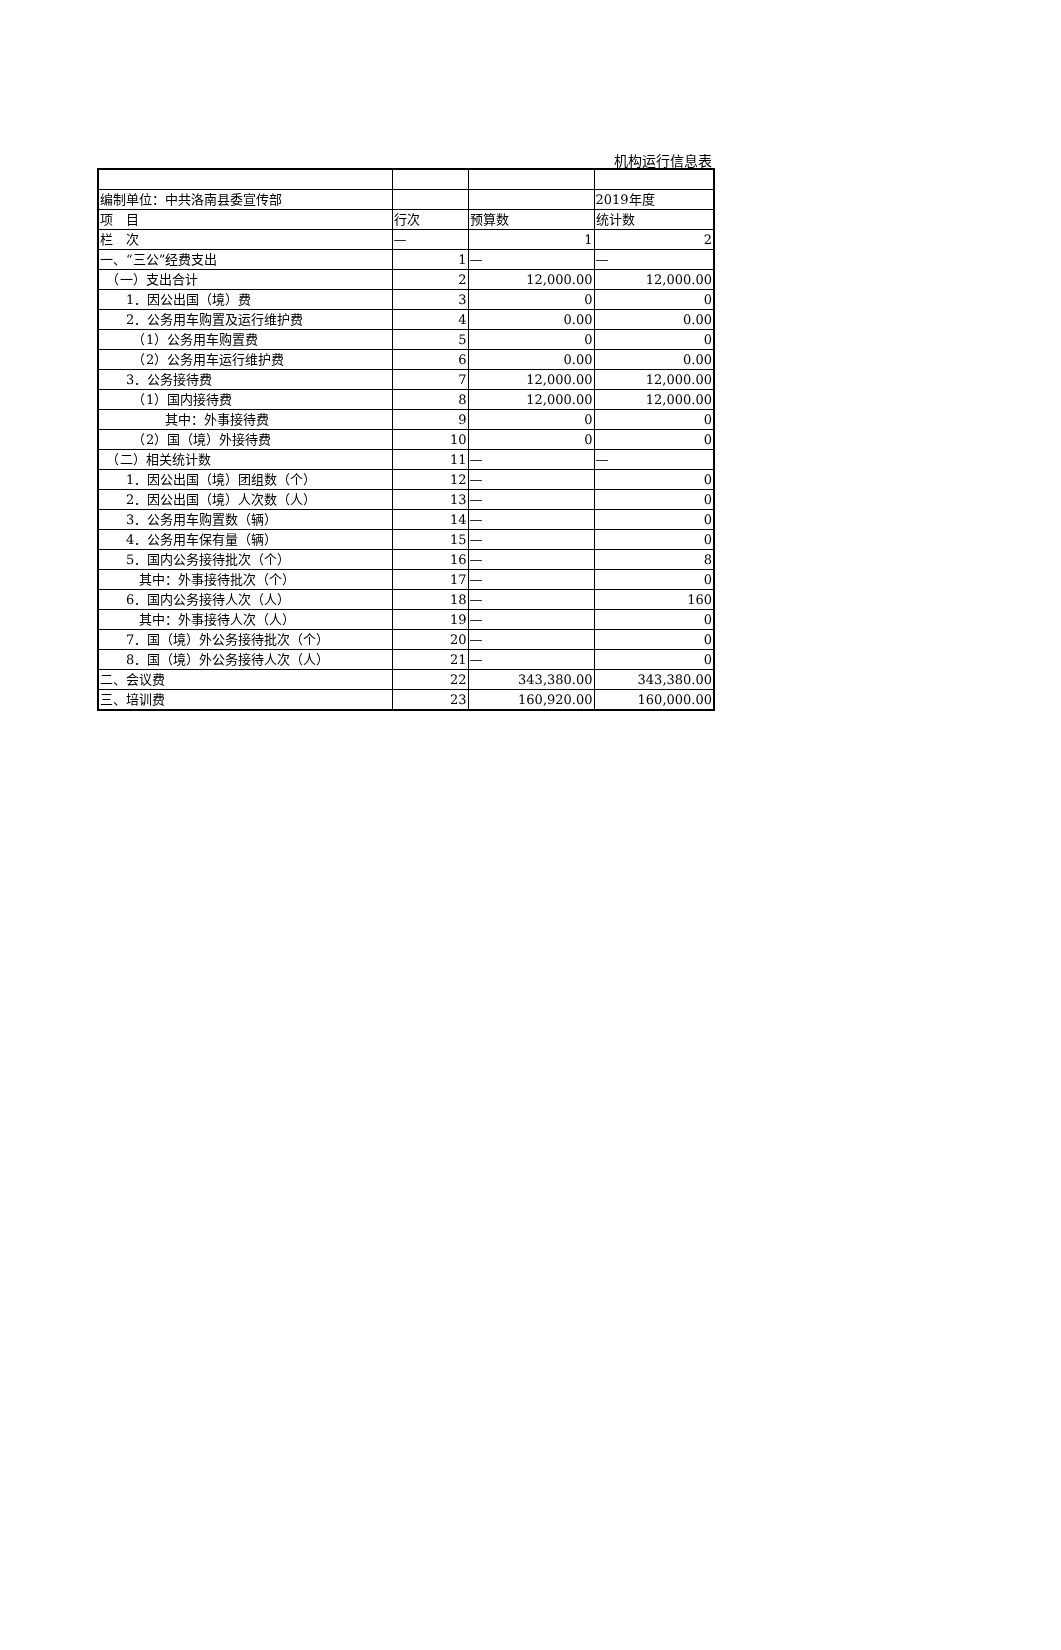机构运行信息表
| 编制单位：中共洛南县委宣传部 | | | 2019年度 |
| 项 目 | 行次 | 预算数 | 统计数 |
| 栏 次 | — | 1 | 2 |
| 一、“三公”经费支出 | 1 | — | — |
| （一）支出合计 | 2 | 12,000.00 | 12,000.00 |
| 1．因公出国（境）费 | 3 | 0 | 0 |
| 2．公务用车购置及运行维护费 | 4 | 0.00 | 0.00 |
| （1）公务用车购置费 | 5 | 0 | 0 |
| （2）公务用车运行维护费 | 6 | 0.00 | 0.00 |
| 3．公务接待费 | 7 | 12,000.00 | 12,000.00 |
| （1）国内接待费 | 8 | 12,000.00 | 12,000.00 |
| 其中：外事接待费 | 9 | 0 | 0 |
| （2）国（境）外接待费 | 10 | 0 | 0 |
| （二）相关统计数 | 11 | — | — |
| 1．因公出国（境）团组数（个） | 12 | — | 0 |
| 2．因公出国（境）人次数（人） | 13 | — | 0 |
| 3．公务用车购置数（辆） | 14 | — | 0 |
| 4．公务用车保有量（辆） | 15 | — | 0 |
| 5．国内公务接待批次（个） | 16 | — | 8 |
| 其中：外事接待批次（个） | 17 | — | 0 |
| 6．国内公务接待人次（人） | 18 | — | 160 |
| 其中：外事接待人次（人） | 19 | — | 0 |
| 7．国（境）外公务接待批次（个） | 20 | — | 0 |
| 8．国（境）外公务接待人次（人） | 21 | — | 0 |
| 二、会议费 | 22 | 343,380.00 | 343,380.00 |
| 三、培训费 | 23 | 160,920.00 | 160,000.00 |